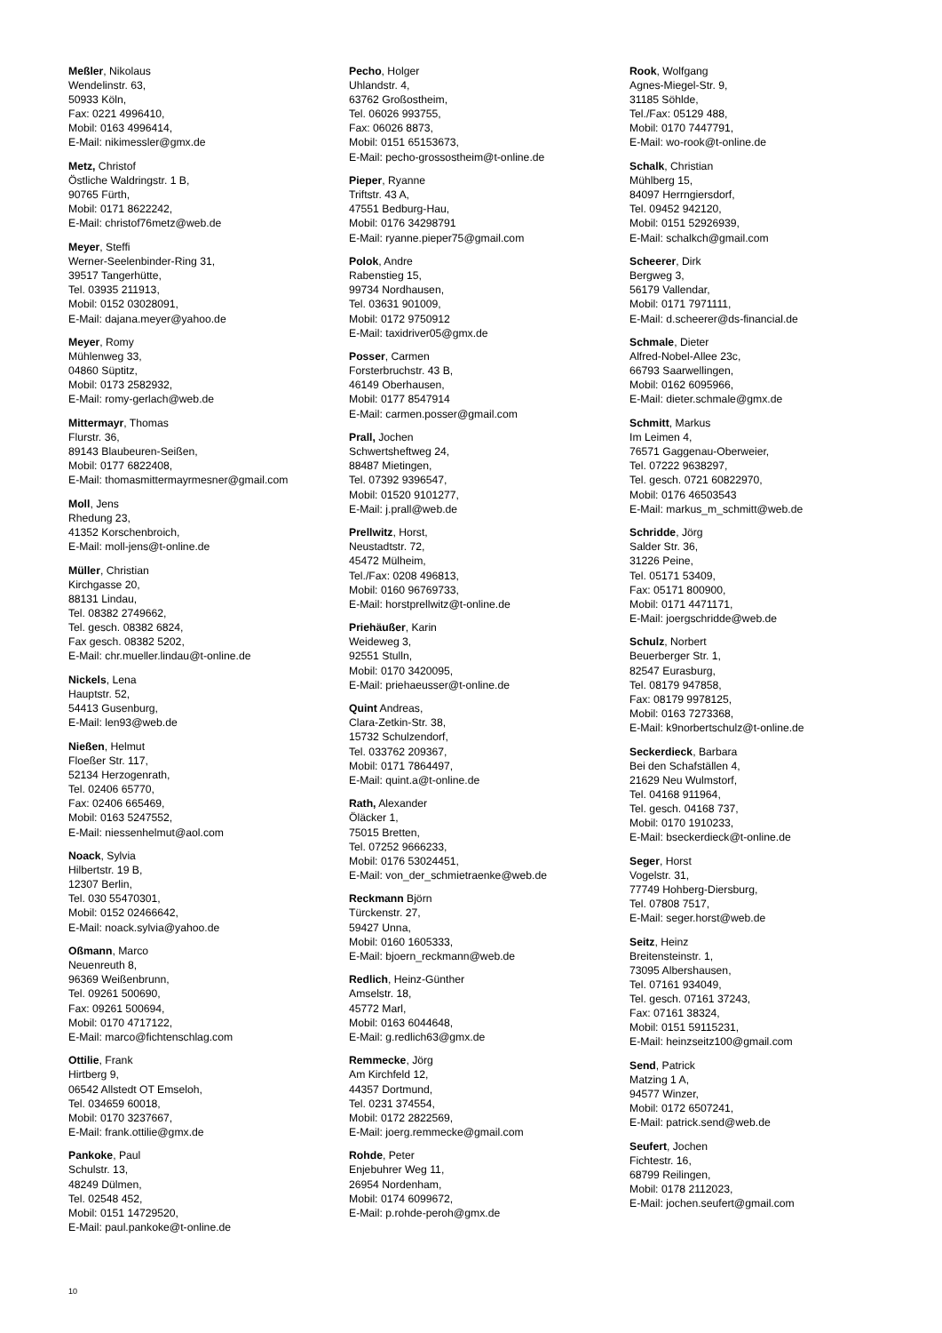Meßler, Nikolaus
Wendelinstr. 63,
50933 Köln,
Fax: 0221 4996410,
Mobil: 0163 4996414,
E-Mail: nikimessler@gmx.de
Metz, Christof
Östliche Waldringstr. 1 B,
90765 Fürth,
Mobil: 0171 8622242,
E-Mail: christof76metz@web.de
Meyer, Steffi
Werner-Seelenbinder-Ring 31,
39517 Tangerhütte,
Tel. 03935 211913,
Mobil: 0152 03028091,
E-Mail: dajana.meyer@yahoo.de
Meyer, Romy
Mühlenweg 33,
04860 Süptitz,
Mobil: 0173 2582932,
E-Mail: romy-gerlach@web.de
Mittermayr, Thomas
Flurstr. 36,
89143 Blaubeuren-Seißen,
Mobil: 0177 6822408,
E-Mail: thomasmittermayrmesner@gmail.com
Moll, Jens
Rhedung 23,
41352 Korschenbroich,
E-Mail: moll-jens@t-online.de
Müller, Christian
Kirchgasse 20,
88131 Lindau,
Tel. 08382 2749662,
Tel. gesch. 08382 6824,
Fax gesch. 08382 5202,
E-Mail: chr.mueller.lindau@t-online.de
Nickels, Lena
Hauptstr. 52,
54413 Gusenburg,
E-Mail: len93@web.de
Nießen, Helmut
Floeßer Str. 117,
52134 Herzogenrath,
Tel. 02406 65770,
Fax: 02406 665469,
Mobil: 0163 5247552,
E-Mail: niessenhelmut@aol.com
Noack, Sylvia
Hilbertstr. 19 B,
12307 Berlin,
Tel. 030 55470301,
Mobil: 0152 02466642,
E-Mail: noack.sylvia@yahoo.de
Oßmann, Marco
Neuenreuth 8,
96369 Weißenbrunn,
Tel. 09261 500690,
Fax: 09261 500694,
Mobil: 0170 4717122,
E-Mail: marco@fichtenschlag.com
Ottilie, Frank
Hirtberg 9,
06542 Allstedt OT Emseloh,
Tel. 034659 60018,
Mobil: 0170 3237667,
E-Mail: frank.ottilie@gmx.de
Pankoke, Paul
Schulstr. 13,
48249 Dülmen,
Tel. 02548 452,
Mobil: 0151 14729520,
E-Mail: paul.pankoke@t-online.de
Pecho, Holger
Uhlandstr. 4,
63762 Großostheim,
Tel. 06026 993755,
Fax: 06026 8873,
Mobil: 0151 65153673,
E-Mail: pecho-grossostheim@t-online.de
Pieper, Ryanne
Triftstr. 43 A,
47551 Bedburg-Hau,
Mobil: 0176 34298791
E-Mail: ryanne.pieper75@gmail.com
Polok, Andre
Rabenstieg 15,
99734 Nordhausen,
Tel. 03631 901009,
Mobil: 0172 9750912
E-Mail: taxidriver05@gmx.de
Posser, Carmen
Forsterbruchstr. 43 B,
46149 Oberhausen,
Mobil: 0177 8547914
E-Mail: carmen.posser@gmail.com
Prall, Jochen
Schwertsheftweg 24,
88487 Mietingen,
Tel. 07392 9396547,
Mobil: 01520 9101277,
E-Mail: j.prall@web.de
Prellwitz, Horst,
Neustadtstr. 72,
45472 Mülheim,
Tel./Fax: 0208 496813,
Mobil: 0160 96769733,
E-Mail: horstprellwitz@t-online.de
Priehäußer, Karin
Weideweg 3,
92551 Stulln,
Mobil: 0170 3420095,
E-Mail: priehaeusser@t-online.de
Quint Andreas,
Clara-Zetkin-Str. 38,
15732 Schulzendorf,
Tel. 033762 209367,
Mobil: 0171 7864497,
E-Mail: quint.a@t-online.de
Rath, Alexander
Öläcker 1,
75015 Bretten,
Tel. 07252 9666233,
Mobil: 0176 53024451,
E-Mail: von_der_schmietraenke@web.de
Reckmann Björn
Türckenstr. 27,
59427 Unna,
Mobil: 0160 1605333,
E-Mail: bjoern_reckmann@web.de
Redlich, Heinz-Günther
Amselstr. 18,
45772 Marl,
Mobil: 0163 6044648,
E-Mail: g.redlich63@gmx.de
Remmecke, Jörg
Am Kirchfeld 12,
44357 Dortmund,
Tel. 0231 374554,
Mobil: 0172 2822569,
E-Mail: joerg.remmecke@gmail.com
Rohde, Peter
Enjebuhrer Weg 11,
26954 Nordenham,
Mobil: 0174 6099672,
E-Mail: p.rohde-peroh@gmx.de
Rook, Wolfgang
Agnes-Miegel-Str. 9,
31185 Söhlde,
Tel./Fax: 05129 488,
Mobil: 0170 7447791,
E-Mail: wo-rook@t-online.de
Schalk, Christian
Mühlberg 15,
84097 Herrngiersdorf,
Tel. 09452 942120,
Mobil: 0151 52926939,
E-Mail: schalkch@gmail.com
Scheerer, Dirk
Bergweg 3,
56179 Vallendar,
Mobil: 0171 7971111,
E-Mail: d.scheerer@ds-financial.de
Schmale, Dieter
Alfred-Nobel-Allee 23c,
66793 Saarwellingen,
Mobil: 0162 6095966,
E-Mail: dieter.schmale@gmx.de
Schmitt, Markus
Im Leimen 4,
76571 Gaggenau-Oberweier,
Tel. 07222 9638297,
Tel. gesch. 0721 60822970,
Mobil: 0176 46503543
E-Mail: markus_m_schmitt@web.de
Schridde, Jörg
Salder Str. 36,
31226 Peine,
Tel. 05171 53409,
Fax: 05171 800900,
Mobil: 0171 4471171,
E-Mail: joergschridde@web.de
Schulz, Norbert
Beuerberger Str. 1,
82547 Eurasburg,
Tel. 08179 947858,
Fax: 08179 9978125,
Mobil: 0163 7273368,
E-Mail: k9norbertschulz@t-online.de
Seckerdieck, Barbara
Bei den Schafställen 4,
21629 Neu Wulmstorf,
Tel. 04168 911964,
Tel. gesch. 04168 737,
Mobil: 0170 1910233,
E-Mail: bseckerdieck@t-online.de
Seger, Horst
Vogelstr. 31,
77749 Hohberg-Diersburg,
Tel. 07808 7517,
E-Mail: seger.horst@web.de
Seitz, Heinz
Breitensteinstr. 1,
73095 Albershausen,
Tel. 07161 934049,
Tel. gesch. 07161 37243,
Fax: 07161 38324,
Mobil: 0151 59115231,
E-Mail: heinzseitz100@gmail.com
Send, Patrick
Matzing 1 A,
94577 Winzer,
Mobil: 0172 6507241,
E-Mail: patrick.send@web.de
Seufert, Jochen
Fichtestr. 16,
68799 Reilingen,
Mobil: 0178 2112023,
E-Mail: jochen.seufert@gmail.com
10